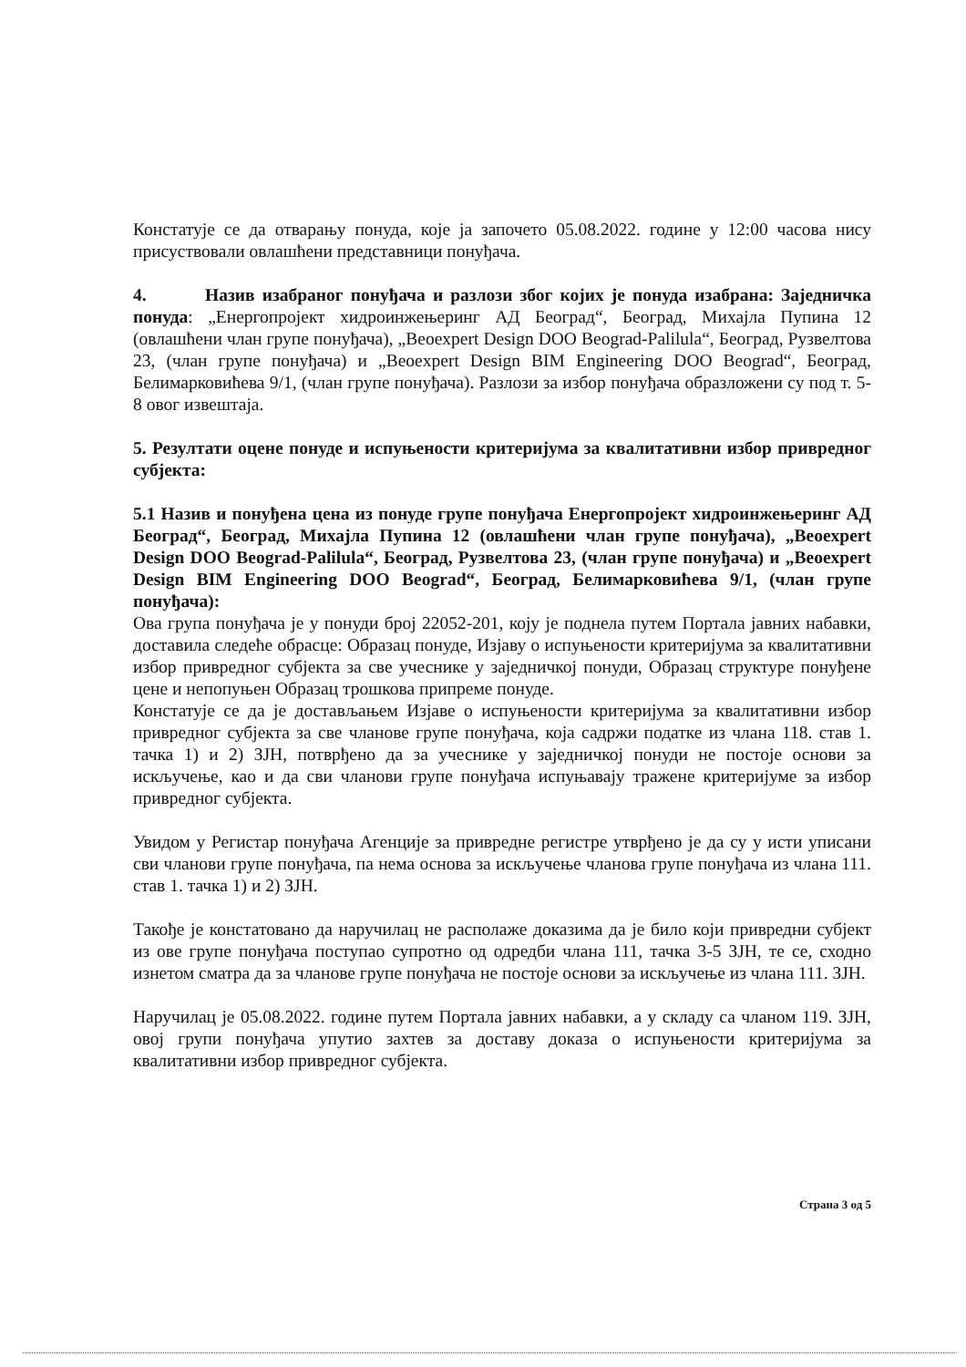Констатује се да отварању понуда, које ја започето 05.08.2022. године у 12:00 часова нису присуствовали овлашћени представници понуђача.
4. Назив изабраног понуђача и разлози због којих је понуда изабрана: Заједничка понуда: „Енергопројект хидроинжењеринг АД Београд“, Београд, Михајла Пупина 12 (овлашћени члан групе понуђача), „Beoexpert Design DOO Beograd-Palilula“, Београд, Рузвелтова 23, (члан групе понуђача) и „Beoexpert Design BIM Engineering DOO Beograd“, Београд, Белимарковићева 9/1, (члан групе понуђача). Разлози за избор понуђача образложени су под т. 5-8 овог извештаја.
5. Резултати оцене понуде и испуњености критеријума за квалитативни избор привредног субјекта:
5.1 Назив и понуђена цена из понуде групе понуђача Енергопројект хидроинжењеринг АД Београд“, Београд, Михајла Пупина 12 (овлашћени члан групе понуђача), „Beoexpert Design DOO Beograd-Palilula“, Београд, Рузвелтова 23, (члан групе понуђача) и „Beoexpert Design BIM Engineering DOO Beograd“, Београд, Белимарковићева 9/1, (члан групе понуђача):
Ова група понуђача је у понуди број 22052-201, коју је поднела путем Портала јавних набавки, доставила следеће обрасце: Образац понуде, Изјаву о испуњености критеријума за квалитативни избор привредног субјекта за све учеснике у заједничкој понуди, Образац структуре понуђене цене и непопуњен Образац трошкова припреме понуде.
Констатује се да је достављањем Изјаве о испуњености критеријума за квалитативни избор привредног субјекта за све чланове групе понуђача, која садржи податке из члана 118. став 1. тачка 1) и 2) ЗЈН, потврђено да за учеснике у заједничкој понуди не постоје основи за искључење, као и да сви чланови групе понуђача испуњавају тражене критеријуме за избор привредног субјекта.
Увидом у Регистар понуђача Агенције за привредне регистре утврђено је да су у исти уписани сви чланови групе понуђача, па нема основа за искључење чланова групе понуђача из члана 111. став 1. тачка 1) и 2) ЗЈН.
Такође је констатовано да наручилац не располаже доказима да је било који привредни субјект из ове групе понуђача поступао супротно од одредби члана 111, тачка 3-5 ЗЈН, те се, сходно изнетом сматра да за чланове групе понуђача не постоје основи за искључење из члана 111. ЗЈН.
Наручилац је 05.08.2022. године путем Портала јавних набавки, а у складу са чланом 119. ЗЈН, овој групи понуђача упутио захтев за доставу доказа о испуњености критеријума за квалитативни избор привредног субјекта.
Страна 3 од 5